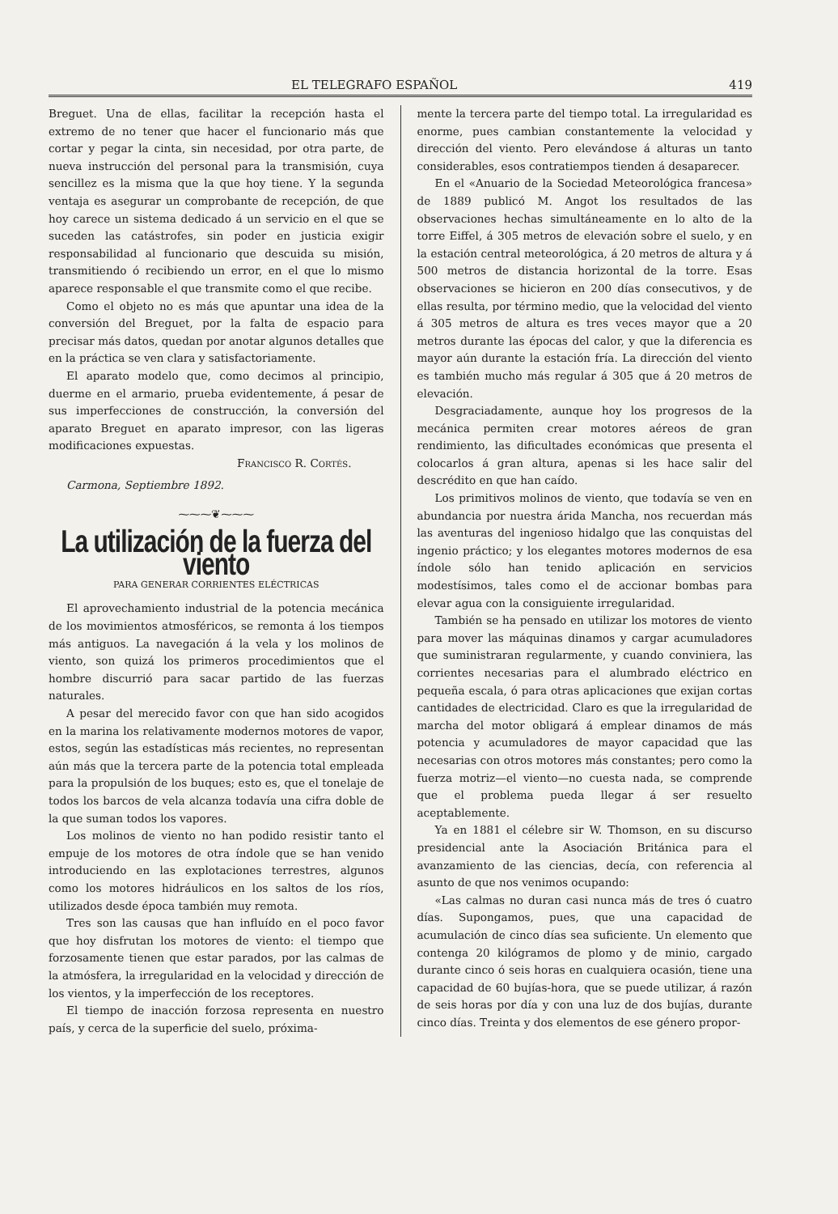EL TELEGRAFO ESPAÑOL 419
Breguet. Una de ellas, facilitar la recepción hasta el extremo de no tener que hacer el funcionario más que cortar y pegar la cinta, sin necesidad, por otra parte, de nueva instrucción del personal para la transmisión, cuya sencillez es la misma que la que hoy tiene. Y la segunda ventaja es asegurar un comprobante de recepción, de que hoy carece un sistema dedicado á un servicio en el que se suceden las catástrofes, sin poder en justicia exigir responsabilidad al funcionario que descuida su misión, transmitiendo ó recibiendo un error, en el que lo mismo aparece responsable el que transmite como el que recibe.
Como el objeto no es más que apuntar una idea de la conversión del Breguet, por la falta de espacio para precisar más datos, quedan por anotar algunos detalles que en la práctica se ven clara y satisfactoriamente.
El aparato modelo que, como decimos al principio, duerme en el armario, prueba evidentemente, á pesar de sus imperfecciones de construcción, la conversión del aparato Breguet en aparato impresor, con las ligeras modificaciones expuestas.
Francisco R. Cortés.
Carmona, Septiembre 1892.
⁓⁓⁓❦⁓⁓⁓
La utilización de la fuerza del viento
PARA GENERAR CORRIENTES ELÉCTRICAS
El aprovechamiento industrial de la potencia mecánica de los movimientos atmosféricos, se remonta á los tiempos más antiguos. La navegación á la vela y los molinos de viento, son quizá los primeros procedimientos que el hombre discurrió para sacar partido de las fuerzas naturales.
A pesar del merecido favor con que han sido acogidos en la marina los relativamente modernos motores de vapor, estos, según las estadísticas más recientes, no representan aún más que la tercera parte de la potencia total empleada para la propulsión de los buques; esto es, que el tonelaje de todos los barcos de vela alcanza todavía una cifra doble de la que suman todos los vapores.
Los molinos de viento no han podido resistir tanto el empuje de los motores de otra índole que se han venido introduciendo en las explotaciones terrestres, algunos como los motores hidráulicos en los saltos de los ríos, utilizados desde época también muy remota.
Tres son las causas que han influído en el poco favor que hoy disfrutan los motores de viento: el tiempo que forzosamente tienen que estar parados, por las calmas de la atmósfera, la irregularidad en la velocidad y dirección de los vientos, y la imperfección de los receptores.
El tiempo de inacción forzosa representa en nuestro país, y cerca de la superficie del suelo, próxima-
mente la tercera parte del tiempo total. La irregularidad es enorme, pues cambian constantemente la velocidad y dirección del viento. Pero elevándose á alturas un tanto considerables, esos contratiempos tienden á desaparecer.
En el «Anuario de la Sociedad Meteorológica francesa» de 1889 publicó M. Angot los resultados de las observaciones hechas simultáneamente en lo alto de la torre Eiffel, á 305 metros de elevación sobre el suelo, y en la estación central meteorológica, á 20 metros de altura y á 500 metros de distancia horizontal de la torre. Esas observaciones se hicieron en 200 días consecutivos, y de ellas resulta, por término medio, que la velocidad del viento á 305 metros de altura es tres veces mayor que a 20 metros durante las épocas del calor, y que la diferencia es mayor aún durante la estación fría. La dirección del viento es también mucho más regular á 305 que á 20 metros de elevación.
Desgraciadamente, aunque hoy los progresos de la mecánica permiten crear motores aéreos de gran rendimiento, las dificultades económicas que presenta el colocarlos á gran altura, apenas si les hace salir del descrédito en que han caído.
Los primitivos molinos de viento, que todavía se ven en abundancia por nuestra árida Mancha, nos recuerdan más las aventuras del ingenioso hidalgo que las conquistas del ingenio práctico; y los elegantes motores modernos de esa índole sólo han tenido aplicación en servicios modestísimos, tales como el de accionar bombas para elevar agua con la consiguiente irregularidad.
También se ha pensado en utilizar los motores de viento para mover las máquinas dinamos y cargar acumuladores que suministraran regularmente, y cuando conviniera, las corrientes necesarias para el alumbrado eléctrico en pequeña escala, ó para otras aplicaciones que exijan cortas cantidades de electricidad. Claro es que la irregularidad de marcha del motor obligará á emplear dinamos de más potencia y acumuladores de mayor capacidad que las necesarias con otros motores más constantes; pero como la fuerza motriz—el viento—no cuesta nada, se comprende que el problema pueda llegar á ser resuelto aceptablemente.
Ya en 1881 el célebre sir W. Thomson, en su discurso presidencial ante la Asociación Británica para el avanzamiento de las ciencias, decía, con referencia al asunto de que nos venimos ocupando:
«Las calmas no duran casi nunca más de tres ó cuatro días. Supongamos, pues, que una capacidad de acumulación de cinco días sea suficiente. Un elemento que contenga 20 kilógramos de plomo y de minio, cargado durante cinco ó seis horas en cualquiera ocasión, tiene una capacidad de 60 bujías-hora, que se puede utilizar, á razón de seis horas por día y con una luz de dos bujías, durante cinco días. Treinta y dos elementos de ese género propor-